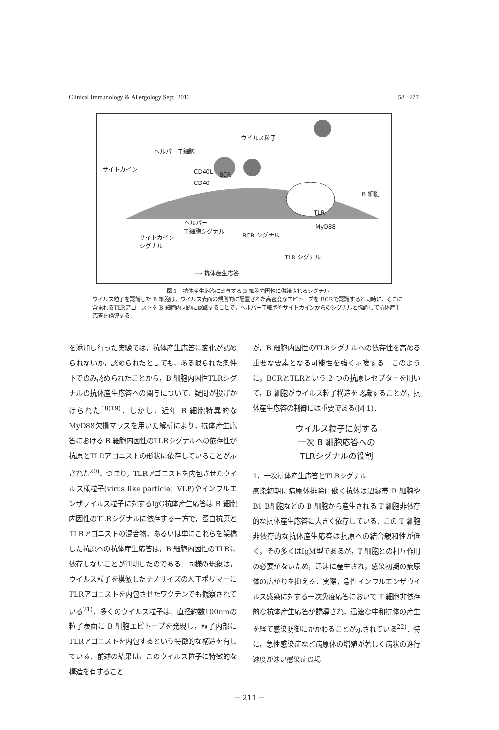Clinical Immunology & Allergology Sept. 2012 58 : 277
ウイルス粒子
ヘルパーＴ細胞
サイトカイン CD40L BCR
CD40
B 細胞
TLR
ヘルパー
T 細胞シグナル MyD88
サイトカイン
シグナル
BCR シグナル
TLR シグナル
⟶ 抗体産生応答
図 1　抗体産生応答に寄与する B 細胞内因性に供給されるシグナル
ウイルス粒子を認識した B 細胞は，ウイルス表面の規則的に配置された高密度なエピトープを BCRで認識すると同時に，そこに含まれるTLRアゴニストを B 細胞内因的に認識することで，ヘルパーＴ細胞やサイトカインからのシグナルと協調して抗体産生応答を誘導する．
を添加し行った実験では，抗体産生応答に変化が認められないか，認められたとしても，ある限られた条件下でのみ認められたことから，B 細胞内因性TLRシグナルの抗体産生応答への関与について，疑問が投げかけられた<sup>18)19)</sup>．しかし，近年 B 細胞特異的なMyD88欠損マウスを用いた解析により，抗体産生応答における B 細胞内因性のTLRシグナルへの依存性が抗原とTLRアゴニストの形状に依存していることが示された<sup>20)</sup>．つまり，TLRアゴニストを内包させたウイルス様粒子(virus like particle；VLP)やインフルエンザウイルス粒子に対するIgG抗体産生応答は B 細胞内因性のTLRシグナルに依存する一方で，蛋白抗原とTLRアゴニストの混合物，あるいは単にこれらを架橋した抗原への抗体産生応答は，B 細胞内因性のTLRに依存しないことが判明したのである．同様の現象は，ウイルス粒子を模倣したナノサイズの人工ポリマーにTLRアゴニストを内包させたワクチンでも観察されている<sup>21)</sup>．多くのウイルス粒子は，直径約数100nmの粒子表面に B 細胞エピトープを発現し，粒子内部にTLRアゴニストを内包するという特徴的な構造を有している．前述の結果は，このウイルス粒子に特徴的な構造を有すること
が，B 細胞内因性のTLRシグナルへの依存性を高める重要な要素となる可能性を強く示唆する．このように，BCRとTLRという 2 つの抗原レセプターを用いて，B 細胞がウイルス粒子構造を認識することが，抗体産生応答の制御には重要である(図 1)．
ウイルス粒子に対する
一次 B 細胞応答への
TLRシグナルの役割
1．一次抗体産生応答とTLRシグナル
感染初期に病原体排除に働く抗体は辺縁帯 B 細胞やB1 B細胞などの B 細胞から産生される T 細胞非依存的な抗体産生応答に大きく依存している．この T 細胞非依存的な抗体産生応答は抗原への結合親和性が低く，その多くはIgM型であるが，T 細胞との相互作用の必要がないため，迅速に産生され，感染初期の病原体の広がりを抑える．実際，急性インフルエンザウイルス感染に対する一次免疫応答において T 細胞非依存的な抗体産生応答が誘導され，迅速な中和抗体の産生を経て感染防御にかかわることが示されている<sup>22)</sup>．特に，急性感染症など病原体の増殖が著しく病状の進行速度が速い感染症の場
− 211 −